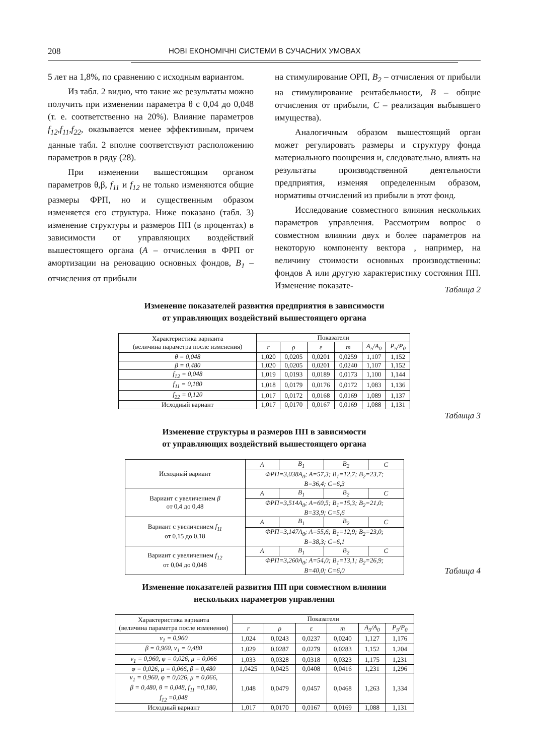208 НОВІ ЕКОНОМІЧНІ СИСТЕМИ В СУЧАСНИХ УМОВАХ
5 лет на 1,8%, по сравнению с исходным вариантом.
Из табл. 2 видно, что такие же результаты можно получить при изменении параметра θ с 0,04 до 0,048 (т. е. соответственно на 20%). Влияние параметров f<sub>12</sub>,f<sub>11</sub>,f<sub>22</sub>, оказывается менее эффективным, причем данные табл. 2 вполне соответствуют расположению параметров в ряду (28).
При изменении вышестоящим органом параметров θ,β, f<sub>11</sub> и f<sub>12</sub> не только изменяются общие размеры ФРП, но и существенным образом изменяется его структура. Ниже показано (табл. 3) изменение структуры и размеров ПП (в процентах) в зависимости от управляющих воздействий вышестоящего органа (А – отчисления в ФРП от амортизации на реновацию основных фондов, В<sub>1</sub> – отчисления от прибыли
на стимулирование ОРП, В<sub>2</sub> – отчисления от прибыли на стимулирование рентабельности, В – общие отчисления от прибыли, С – реализация выбывшего имущества).
Аналогичным образом вышестоящий орган может регулировать размеры и структуру фонда материального поощрения и, следовательно, влиять на результаты производственной деятельности предприятия, изменяя определенным образом, нормативы отчислений из прибыли в этот фонд.
Исследование совместного влияния нескольких параметров управления. Рассмотрим вопрос о совместном влиянии двух и более параметров на некоторую компоненту вектора , например, на величину стоимости основных производственны: фондов А или другую характеристику состояния ПП. Изменение показате-
Таблица 2
Изменение показателей развития предприятия в зависимости
от управляющих воздействий вышестоящего органа
| Характеристика варианта (величина параметра после изменения) | Показатели | | | | | |
| --- | --- | --- | --- | --- | --- | --- |
| | r | ρ | ε | m | A<sub>5</sub>/A<sub>0</sub> | P<sub>5</sub>/P<sub>0</sub> |
| θ = 0,048 | 1,020 | 0,0205 | 0,0201 | 0,0259 | 1,107 | 1,152 |
| β = 0,480 | 1,020 | 0,0205 | 0,0201 | 0,0240 | 1,107 | 1,152 |
| f<sub>12</sub> = 0,048 | 1,019 | 0,0193 | 0,0189 | 0,0173 | 1,100 | 1,144 |
| f<sub>11</sub> = 0,180 | 1,018 | 0,0179 | 0,0176 | 0,0172 | 1,083 | 1,136 |
| f<sub>22</sub> = 0,120 | 1,017 | 0,0172 | 0,0168 | 0,0169 | 1,089 | 1,137 |
| Исходный вариант | 1,017 | 0,0170 | 0,0167 | 0,0169 | 1,088 | 1,131 |
Таблица 3
Изменение структуры и размеров ПП в зависимости
от управляющих воздействий вышестоящего органа
| Исходный вариант | A | B<sub>1</sub> | B<sub>2</sub> | C |
| | ФРП=3,038A<sub>0</sub>; A=57,3; B<sub>1</sub>=12,7; B<sub>2</sub>=23,7; B=36,4; C=6,3 | | | |
| Вариант с увеличением β от 0,4 до 0,48 | A | B<sub>1</sub> | B<sub>2</sub> | C |
| | ФРП=3,514A<sub>0</sub>; A=60,5; B<sub>1</sub>=15,3; B<sub>2</sub>=21,0; B=33,9; C=5,6 | | | |
| Вариант с увеличением f<sub>11</sub> от 0,15 до 0,18 | A | B<sub>1</sub> | B<sub>2</sub> | C |
| | ФРП=3,147A<sub>0</sub>; A=55,6; B<sub>1</sub>=12,9; B<sub>2</sub>=23,0; B=38,3; C=6,1 | | | |
| Вариант с увеличением f<sub>12</sub> от 0,04 до 0,048 | A | B<sub>1</sub> | B<sub>2</sub> | C |
| | ФРП=3,260A<sub>0</sub>; A=54,0; B<sub>1</sub>=13,1; B<sub>2</sub>=26,9; B=40,0; C=6,0 | | | |
Таблица 4
Изменение показателей развития ПП при совместном влиянии
нескольких параметров управления
| Характеристика варианта (величина параметра после изменения) | Показатели | | | | | |
| --- | --- | --- | --- | --- | --- | --- |
| | r | ρ | ε | m | A<sub>5</sub>/A<sub>0</sub> | P<sub>5</sub>/P<sub>0</sub> |
| ν<sub>1</sub> = 0,960 | 1,024 | 0,0243 | 0,0237 | 0,0240 | 1,127 | 1,176 |
| β = 0,960, ν<sub>1</sub> = 0,480 | 1,029 | 0,0287 | 0,0279 | 0,0283 | 1,152 | 1,204 |
| ν<sub>1</sub> = 0,960, φ = 0,026, μ = 0,066 | 1,033 | 0,0328 | 0,0318 | 0,0323 | 1,175 | 1,231 |
| φ = 0,026, μ = 0,066, β = 0,480 | 1,0425 | 0,0425 | 0,0408 | 0,0416 | 1,231 | 1,296 |
| ν<sub>1</sub> = 0,960, φ = 0,026, μ = 0,066, β = 0,480, θ = 0,048, f<sub>11</sub> =0,180, f<sub>12</sub> =0,048 | 1,048 | 0,0479 | 0,0457 | 0,0468 | 1,263 | 1,334 |
| Исходный вариант | 1,017 | 0,0170 | 0,0167 | 0,0169 | 1,088 | 1,131 |